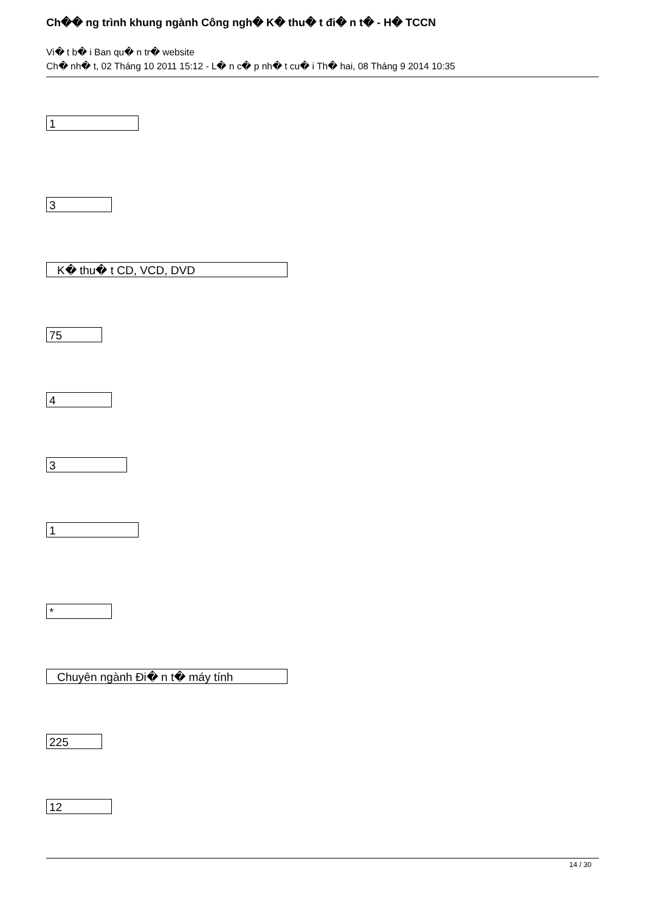Ch�� ng trình khung ngành Công ngh� K� thu� t đi� n t� - H� TCCN
Vi� t b� i Ban qu� n tr� website
Ch� nh� t, 02 Tháng 10 2011 15:12 - L� n c� p nh� t cu� i Th� hai, 08 Tháng 9 2014 10:35
1
3
K� thu� t CD, VCD, DVD
75
4
3
1
*
Chuyên ngành Đi� n t� máy tính
225
12
14 / 30